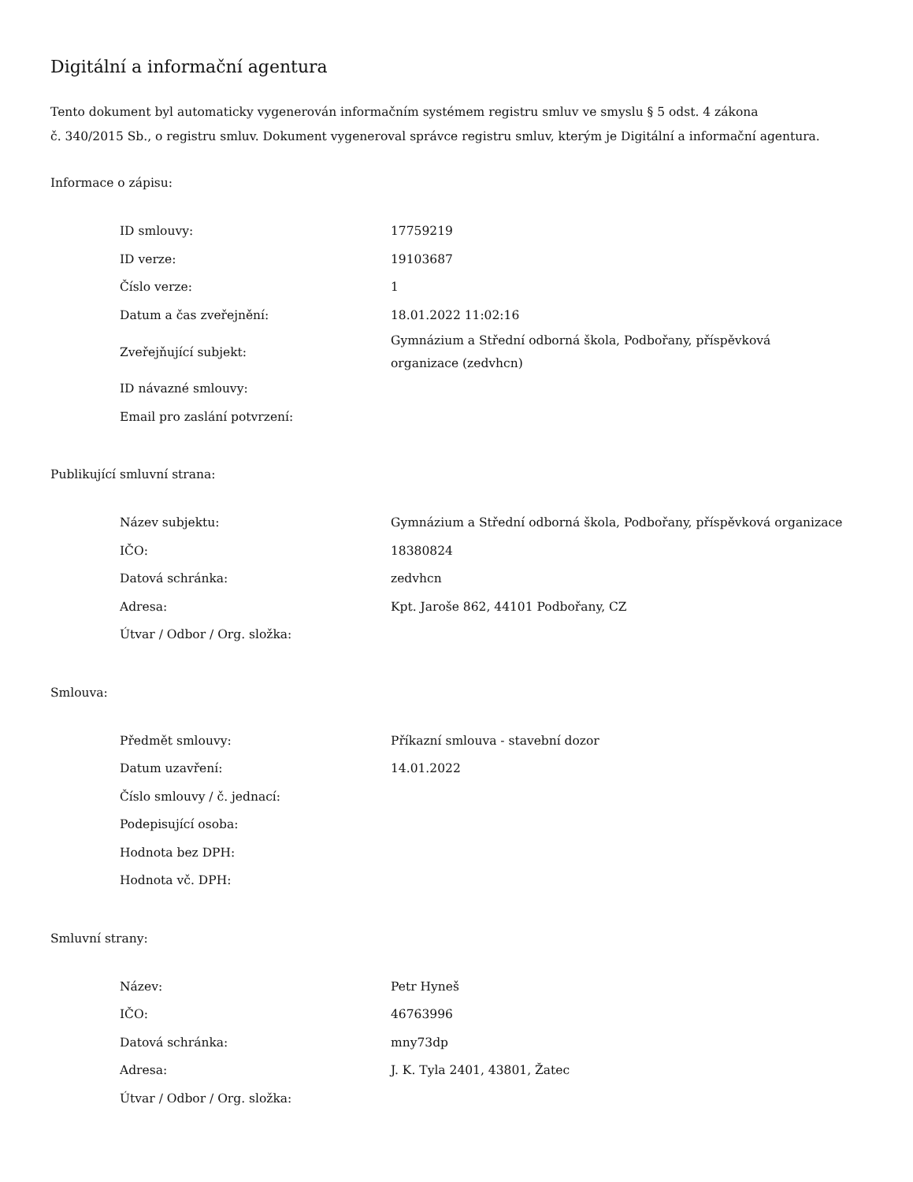Digitální a informační agentura
Tento dokument byl automaticky vygenerován informačním systémem registru smluv ve smyslu § 5 odst. 4 zákona
č. 340/2015 Sb., o registru smluv. Dokument vygeneroval správce registru smluv, kterým je Digitální a informační agentura.
Informace o zápisu:
| ID smlouvy: | 17759219 |
| ID verze: | 19103687 |
| Číslo verze: | 1 |
| Datum a čas zveřejnění: | 18.01.2022 11:02:16 |
| Zveřejňující subjekt: | Gymnázium a Střední odborná škola, Podbořany, příspěvková organizace (zedvhcn) |
| ID návazné smlouvy: | |
| Email pro zaslání potvrzení: | |
Publikující smluvní strana:
| Název subjektu: | Gymnázium a Střední odborná škola, Podbořany, příspěvková organizace |
| IČO: | 18380824 |
| Datová schránka: | zedvhcn |
| Adresa: | Kpt. Jaroše 862, 44101 Podbořany, CZ |
| Útvar / Odbor / Org. složka: | |
Smlouva:
| Předmět smlouvy: | Příkazní smlouva - stavební dozor |
| Datum uzavření: | 14.01.2022 |
| Číslo smlouvy / č. jednací: | |
| Podepisující osoba: | |
| Hodnota bez DPH: | |
| Hodnota vč. DPH: | |
Smluvní strany:
| Název: | Petr Hyneš |
| IČO: | 46763996 |
| Datová schránka: | mny73dp |
| Adresa: | J. K. Tyla 2401, 43801, Žatec |
| Útvar / Odbor / Org. složka: | |